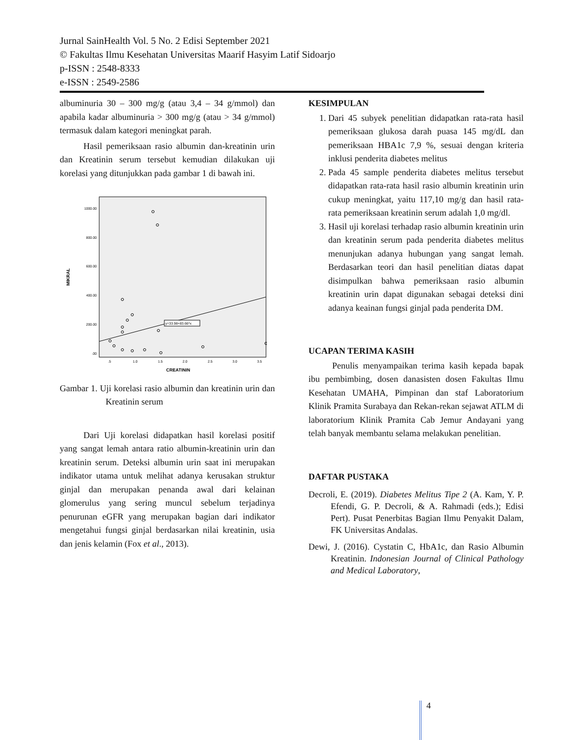Jurnal SainHealth Vol. 5 No. 2 Edisi September 2021
© Fakultas Ilmu Kesehatan Universitas Maarif Hasyim Latif Sidoarjo
p-ISSN : 2548-8333
e-ISSN : 2549-2586
albuminuria 30 – 300 mg/g (atau 3,4 – 34 g/mmol) dan apabila kadar albuminuria > 300 mg/g (atau > 34 g/mmol) termasuk dalam kategori meningkat parah.
Hasil pemeriksaan rasio albumin dan-kreatinin urin dan Kreatinin serum tersebut kemudian dilakukan uji korelasi yang ditunjukkan pada gambar 1 di bawah ini.
1000.00
800.00
600.00
400.00
200.00
.00
MIKRAL
y=33.98+83.66*x
.5
1.0
1.5
2.0
2.5
3.0
3.5
CREATININ
Gambar 1. Uji korelasi rasio albumin dan kreatinin urin dan Kreatinin serum
Dari Uji korelasi didapatkan hasil korelasi positif yang sangat lemah antara ratio albumin-kreatinin urin dan kreatinin serum. Deteksi albumin urin saat ini merupakan indikator utama untuk melihat adanya kerusakan struktur ginjal dan merupakan penanda awal dari kelainan glomerulus yang sering muncul sebelum terjadinya penurunan eGFR yang merupakan bagian dari indikator mengetahui fungsi ginjal berdasarkan nilai kreatinin, usia dan jenis kelamin (Fox et al., 2013).
KESIMPULAN
1. Dari 45 subyek penelitian didapatkan rata-rata hasil pemeriksaan glukosa darah puasa 145 mg/dL dan pemeriksaan HBA1c 7,9 %, sesuai dengan kriteria inklusi penderita diabetes melitus
2. Pada 45 sample penderita diabetes melitus tersebut didapatkan rata-rata hasil rasio albumin kreatinin urin cukup meningkat, yaitu 117,10 mg/g dan hasil rata-rata pemeriksaan kreatinin serum adalah 1,0 mg/dl.
3. Hasil uji korelasi terhadap rasio albumin kreatinin urin dan kreatinin serum pada penderita diabetes melitus menunjukan adanya hubungan yang sangat lemah. Berdasarkan teori dan hasil penelitian diatas dapat disimpulkan bahwa pemeriksaan rasio albumin kreatinin urin dapat digunakan sebagai deteksi dini adanya keainan fungsi ginjal pada penderita DM.
UCAPAN TERIMA KASIH
Penulis menyampaikan terima kasih kepada bapak ibu pembimbing, dosen danasisten dosen Fakultas Ilmu Kesehatan UMAHA, Pimpinan dan staf Laboratorium Klinik Pramita Surabaya dan Rekan-rekan sejawat ATLM di laboratorium Klinik Pramita Cab Jemur Andayani yang telah banyak membantu selama melakukan penelitian.
DAFTAR PUSTAKA
Decroli, E. (2019). Diabetes Melitus Tipe 2 (A. Kam, Y. P. Efendi, G. P. Decroli, & A. Rahmadi (eds.); Edisi Pert). Pusat Penerbitas Bagian Ilmu Penyakit Dalam, FK Universitas Andalas.
Dewi, J. (2016). Cystatin C, HbA1c, dan Rasio Albumin Kreatinin. Indonesian Journal of Clinical Pathology and Medical Laboratory,
4